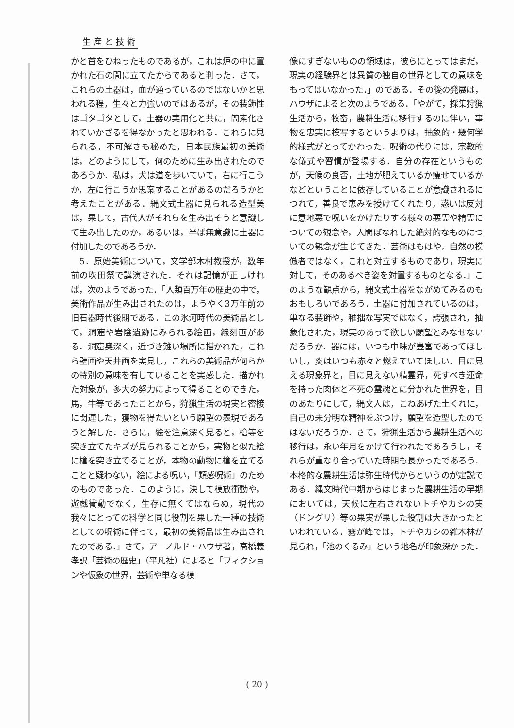生産と技術
かと首をひねったものであるが，これは炉の中に置かれた石の間に立てたからであると判った．さて，これらの土器は，血が通っているのではないかと思われる程，生々と力強いのではあるが，その装飾性はゴタゴタとして，土器の実用化と共に，簡素化されていかざるを得なかったと思われる．これらに見られる，不可解さも秘めた，日本民族最初の美術は，どのようにして，何のために生み出されたのであろうか．私は，犬は道を歩いていて，右に行こうか，左に行こうか思案することがあるのだろうかと考えたことがある．縄文式土器に見られる造型美は，果して，古代人がそれらを生み出そうと意識して生み出したのか，あるいは，半ば無意識に土器に付加したのであろうか．
　5．原始美術について，文学部木村教授が，数年前の吹田祭で講演された．それは記憶が正しければ，次のようであった．「人類百万年の歴史の中で，美術作品が生み出されたのは，ようやく3万年前の旧石器時代後期である．この氷河時代の美術品として，洞窟や岩陰遺跡にみられる絵画，線刻画がある．洞窟奥深く，近づき難い場所に描かれた，これら壁画や天井画を実見し，これらの美術品が何らかの特別の意味を有していることを実感した．描かれた対象が，多大の努力によって得ることのできた，馬，牛等であったことから，狩猟生活の現実と密接に関連した，獲物を得たいという願望の表現であろうと解した．さらに，絵を注意深く見ると，槍等を突き立てたキズが見られることから，実物と似た絵に槍を突き立てることが，本物の動物に槍を立てることと疑わない，絵による呪い，「類感呪術」のためのものであった．このように，決して模放衝動や，遊戯衝動でなく，生存に無くてはならぬ，現代の我々にとっての科学と同じ役割を果した一種の技術としての呪術に伴って，最初の美術品は生み出されたのである．」さて，アーノルド・ハウザ著，高橋義孝訳「芸術の歴史」（平凡社）によると「フィクションや仮象の世界，芸術や単なる模
像にすぎないものの領域は，彼らにとってはまだ，現実の経験界とは異質の独自の世界としての意味をもってはいなかった．」のである．その後の発展は，ハウザによると次のようである．「やがて，採集狩猟生活から，牧畜，農耕生活に移行するのに伴い，事物を忠実に模写するというよりは，抽象的・幾何学的様式がとってかわった．呪術の代りには，宗教的な儀式や習慣が登場する．自分の存在というものが，天候の良否，土地が肥えているか痩せているかなどということに依存していることが意識されるにつれて，善良で恵みを授けてくれたり，惑いは反対に意地悪で呪いをかけたりする様々の悪霊や精霊についての観念や，人間ばなれした絶対的なものについての観念が生じてきた．芸術はもはや，自然の模倣者ではなく，これと対立するものであり，現実に対して，そのあるべき姿を対置するものとなる．」このような観点から，縄文式土器をながめてみるのもおもしろいであろう．土器に付加されているのは，単なる装飾や，稚拙な写実ではなく，誇張され，抽象化された，現実のあって欲しい願望とみなせないだろうか．器には，いつも中味が豊富であってほしいし，炎はいつも赤々と燃えていてほしい．目に見える現象界と，目に見えない精霊界，死すべき運命を持った肉体と不死の霊魂とに分かれた世界を，目のあたりにして，縄文人は，こねあげた土くれに，自己の未分明な精神をぶつけ，願望を造型したのではないだろうか．さて，狩猟生活から農耕生活への移行は，永い年月をかけて行われたであろうし，それらが重なり合っていた時期も長かったであろう．本格的な農耕生活は弥生時代からというのが定説である．縄文時代中期からはじまった農耕生活の早期においては，天候に左右されないトチやカシの実（ドングリ）等の果実が果した役割は大きかったといわれている．霧が峰では，トチやカシの雑木林が見られ，「池のくるみ」という地名が印象深かった．
( 20 )